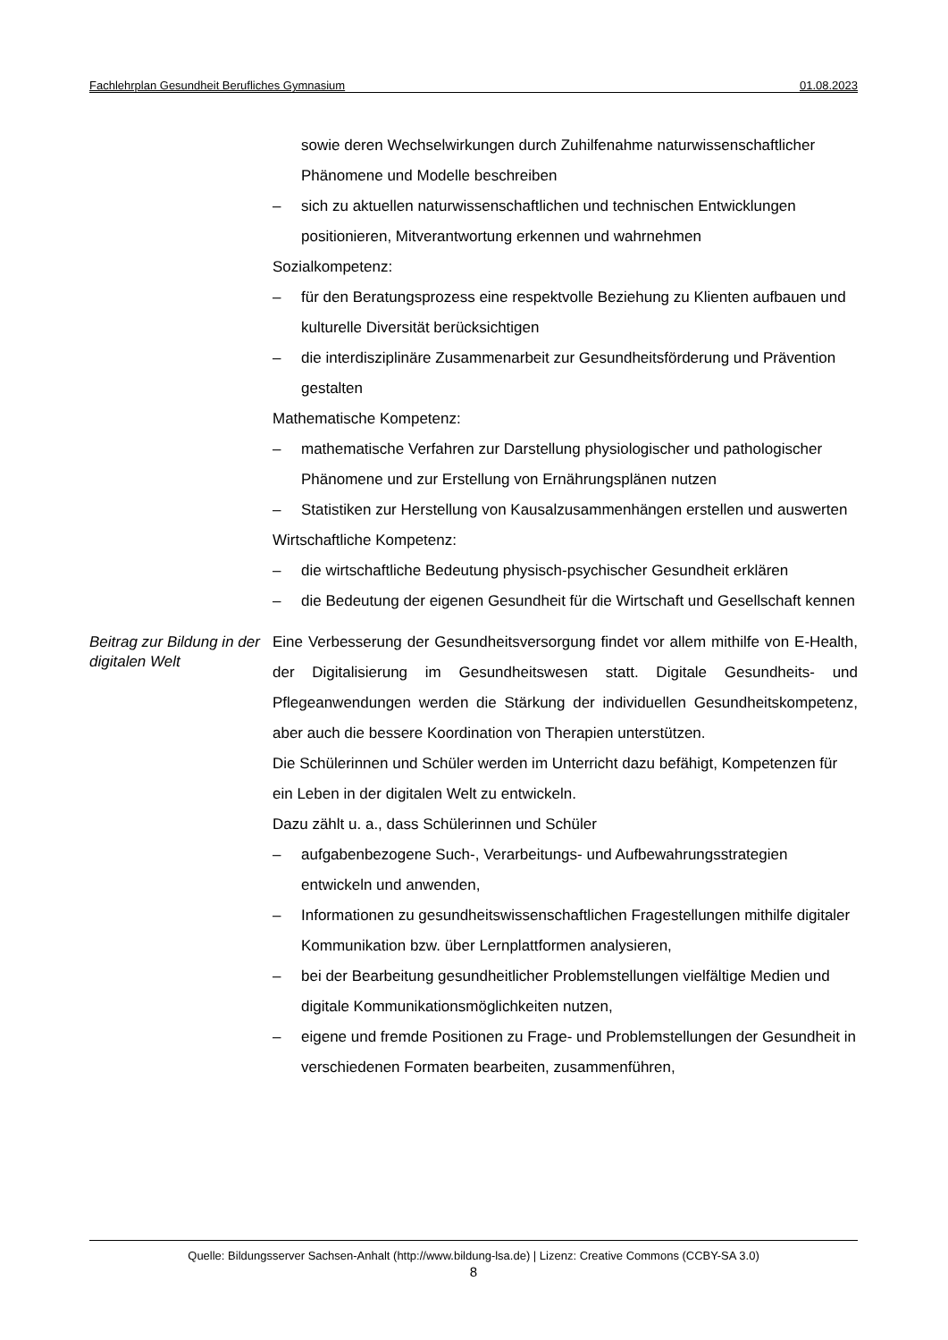Fachlehrplan Gesundheit Berufliches Gymnasium 01.08.2023
sowie deren Wechselwirkungen durch Zuhilfenahme naturwissenschaftlicher Phänomene und Modelle beschreiben
– sich zu aktuellen naturwissenschaftlichen und technischen Entwicklungen positionieren, Mitverantwortung erkennen und wahrnehmen
Sozialkompetenz:
– für den Beratungsprozess eine respektvolle Beziehung zu Klienten aufbauen und kulturelle Diversität berücksichtigen
– die interdisziplinäre Zusammenarbeit zur Gesundheitsförderung und Prävention gestalten
Mathematische Kompetenz:
– mathematische Verfahren zur Darstellung physiologischer und pathologischer Phänomene und zur Erstellung von Ernährungsplänen nutzen
– Statistiken zur Herstellung von Kausalzusammenhängen erstellen und auswerten
Wirtschaftliche Kompetenz:
– die wirtschaftliche Bedeutung physisch-psychischer Gesundheit erklären
– die Bedeutung der eigenen Gesundheit für die Wirtschaft und Gesellschaft kennen
Beitrag zur Bildung in der digitalen Welt
Eine Verbesserung der Gesundheitsversorgung findet vor allem mithilfe von E-Health, der Digitalisierung im Gesundheitswesen statt. Digitale Gesundheits- und Pflegeanwendungen werden die Stärkung der individuellen Gesundheitskompetenz, aber auch die bessere Koordination von Therapien unterstützen.
Die Schülerinnen und Schüler werden im Unterricht dazu befähigt, Kompetenzen für ein Leben in der digitalen Welt zu entwickeln.
Dazu zählt u. a., dass Schülerinnen und Schüler
– aufgabenbezogene Such-, Verarbeitungs- und Aufbewahrungsstrategien entwickeln und anwenden,
– Informationen zu gesundheitswissenschaftlichen Fragestellungen mithilfe digitaler Kommunikation bzw. über Lernplattformen analysieren,
– bei der Bearbeitung gesundheitlicher Problemstellungen vielfältige Medien und digitale Kommunikationsmöglichkeiten nutzen,
– eigene und fremde Positionen zu Frage- und Problemstellungen der Gesundheit in verschiedenen Formaten bearbeiten, zusammenführen,
Quelle: Bildungsserver Sachsen-Anhalt (http://www.bildung-lsa.de) | Lizenz: Creative Commons (CCBY-SA 3.0)
8